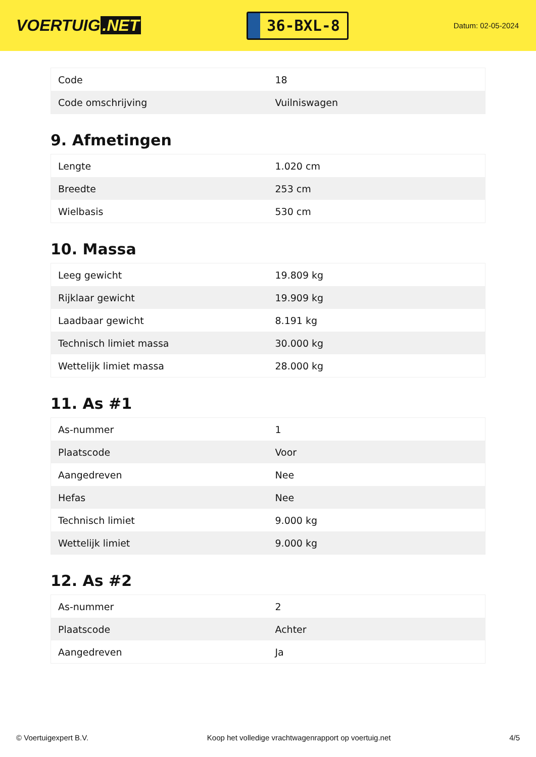VOERTUIG.NET
36-BXL-8
Datum: 02-05-2024
| Code | 18 |
| Code omschrijving | Vuilniswagen |
9. Afmetingen
| Lengte | 1.020 cm |
| Breedte | 253 cm |
| Wielbasis | 530 cm |
10. Massa
| Leeg gewicht | 19.809 kg |
| Rijklaar gewicht | 19.909 kg |
| Laadbaar gewicht | 8.191 kg |
| Technisch limiet massa | 30.000 kg |
| Wettelijk limiet massa | 28.000 kg |
11. As #1
| As-nummer | 1 |
| Plaatscode | Voor |
| Aangedreven | Nee |
| Hefas | Nee |
| Technisch limiet | 9.000 kg |
| Wettelijk limiet | 9.000 kg |
12. As #2
| As-nummer | 2 |
| Plaatscode | Achter |
| Aangedreven | Ja |
© Voertuigexpert B.V. Koop het volledige vrachtwagenrapport op voertuig.net 4/5